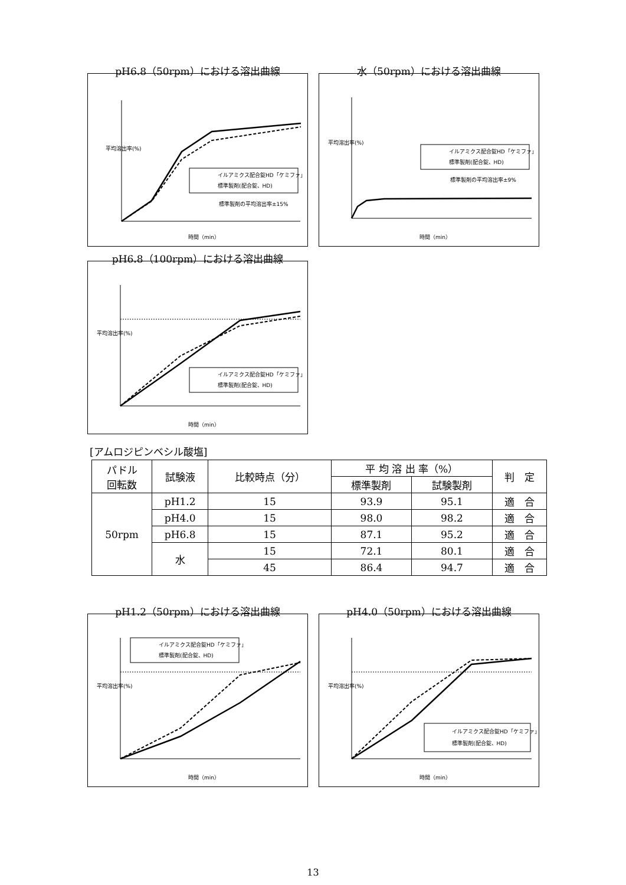pH6.8（50rpm）における溶出曲線
平均溶出率(%)
イルアミクス配合錠HD「ケミファ」
標準製剤(配合錠、HD)
標準製剤の平均溶出率±15%
時間（min）
水（50rpm）における溶出曲線
平均溶出率(%)
イルアミクス配合錠HD「ケミファ」
標準製剤(配合錠、HD)
標準製剤の平均溶出率±9%
時間（min）
pH6.8（100rpm）における溶出曲線
平均溶出率(%)
イルアミクス配合錠HD「ケミファ」
標準製剤(配合錠、HD)
時間（min）
[アムロジピンベシル酸塩]
| パドル 回転数 | 試験液 | 比較時点（分） | 平 均 溶 出 率（%） | | 判 定 |
| --- | --- | --- | --- | --- | --- |
| | | | 標準製剤 | 試験製剤 | |
| 50rpm | pH1.2 | 15 | 93.9 | 95.1 | 適 合 |
| | pH4.0 | 15 | 98.0 | 98.2 | 適 合 |
| | pH6.8 | 15 | 87.1 | 95.2 | 適 合 |
| | 水 | 15 | 72.1 | 80.1 | 適 合 |
| | | 45 | 86.4 | 94.7 | 適 合 |
pH1.2（50rpm）における溶出曲線
平均溶出率(%)
イルアミクス配合錠HD「ケミファ」
標準製剤(配合錠、HD)
時間（min）
pH4.0（50rpm）における溶出曲線
平均溶出率(%)
イルアミクス配合錠HD「ケミファ」
標準製剤(配合錠、HD)
時間（min）
13